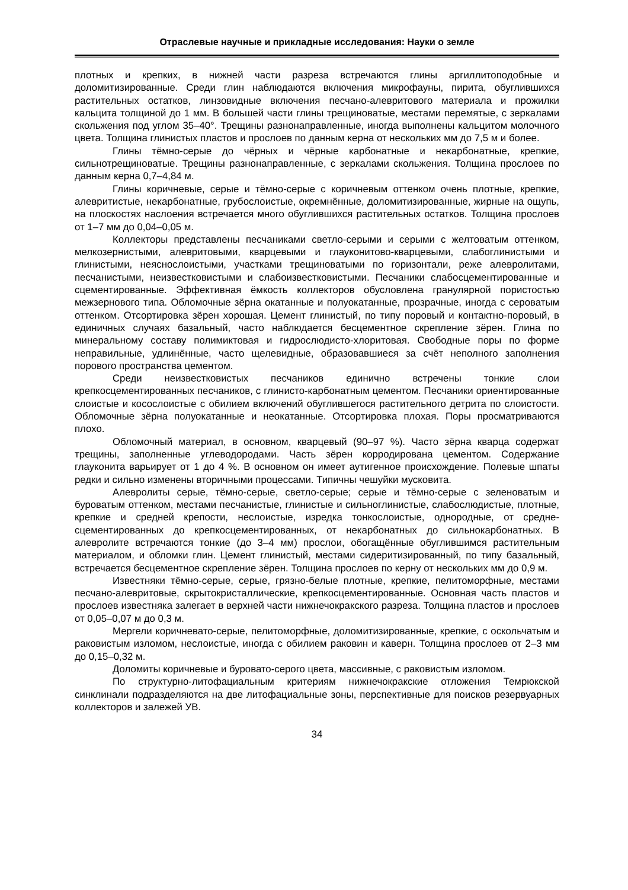Отраслевые научные и прикладные исследования: Науки о земле
плотных и крепких, в нижней части разреза встречаются глины аргиллитоподобные и доломитизированные. Среди глин наблюдаются включения микрофауны, пирита, обуглившихся растительных остатков, линзовидные включения песчано-алевритового материала и прожилки кальцита толщиной до 1 мм. В большей части глины трещиноватые, местами перемятые, с зеркалами скольжения под углом 35–40°. Трещины разнонаправленные, иногда выполнены кальцитом молочного цвета. Толщина глинистых пластов и прослоев по данным керна от нескольких мм до 7,5 м и более.
Глины тёмно-серые до чёрных и чёрные карбонатные и некарбонатные, крепкие, сильнотрещиноватые. Трещины разнонаправленные, с зеркалами скольжения. Толщина прослоев по данным керна 0,7–4,84 м.
Глины коричневые, серые и тёмно-серые с коричневым оттенком очень плотные, крепкие, алевритистые, некарбонатные, грубослоистые, окремнённые, доломитизированные, жирные на ощупь, на плоскостях наслоения встречается много обуглившихся растительных остатков. Толщина прослоев от 1–7 мм до 0,04–0,05 м.
Коллекторы представлены песчаниками светло-серыми и серыми с желтоватым оттенком, мелкозернистыми, алевритовыми, кварцевыми и глауконитово-кварцевыми, слабоглинистыми и глинистыми, неяснослоистыми, участками трещиноватыми по горизонтали, реже алевролитами, песчанистыми, неизвестковистыми и слабоизвестковистыми. Песчаники слабосцементированные и сцементированные. Эффективная ёмкость коллекторов обусловлена гранулярной пористостью межзернового типа. Обломочные зёрна окатанные и полуокатанные, прозрачные, иногда с сероватым оттенком. Отсортировка зёрен хорошая. Цемент глинистый, по типу поровый и контактно-поровый, в единичных случаях базальный, часто наблюдается бесцементное скрепление зёрен. Глина по минеральному составу полимиктовая и гидрослюдисто-хлоритовая. Свободные поры по форме неправильные, удлинённые, часто щелевидные, образовавшиеся за счёт неполного заполнения порового пространства цементом.
Среди неизвестковистых песчаников единично встречены тонкие слои крепкосцементированных песчаников, с глинисто-карбонатным цементом. Песчаники ориентированные слоистые и косослоистые с обилием включений обуглившегося растительного детрита по слоистости. Обломочные зёрна полуокатанные и неокатанные. Отсортировка плохая. Поры просматриваются плохо.
Обломочный материал, в основном, кварцевый (90–97 %). Часто зёрна кварца содержат трещины, заполненные углеводородами. Часть зёрен корродирована цементом. Содержание глауконита варьирует от 1 до 4 %. В основном он имеет аутигенное происхождение. Полевые шпаты редки и сильно изменены вторичными процессами. Типичны чешуйки мусковита.
Алевролиты серые, тёмно-серые, светло-серые; серые и тёмно-серые с зеленоватым и буроватым оттенком, местами песчанистые, глинистые и сильноглинистые, слабослюдистые, плотные, крепкие и средней крепости, неслоистые, изредка тонкослоистые, однородные, от средне-сцементированных до крепкосцементированных, от некарбонатных до сильнокарбонатных. В алевролите встречаются тонкие (до 3–4 мм) прослои, обогащённые обуглившимся растительным материалом, и обломки глин. Цемент глинистый, местами сидеритизированный, по типу базальный, встречается бесцементное скрепление зёрен. Толщина прослоев по керну от нескольких мм до 0,9 м.
Известняки тёмно-серые, серые, грязно-белые плотные, крепкие, пелитоморфные, местами песчано-алевритовые, скрытокристаллические, крепкосцементированные. Основная часть пластов и прослоев известняка залегает в верхней части нижнечокракского разреза. Толщина пластов и прослоев от 0,05–0,07 м до 0,3 м.
Мергели коричневато-серые, пелитоморфные, доломитизированные, крепкие, с оскольчатым и раковистым изломом, неслоистые, иногда с обилием раковин и каверн. Толщина прослоев от 2–3 мм до 0,15–0,32 м.
Доломиты коричневые и буровато-серого цвета, массивные, с раковистым изломом.
По структурно-литофациальным критериям нижнечокракские отложения Темрюкской синклинали подразделяются на две литофациальные зоны, перспективные для поисков резервуарных коллекторов и залежей УВ.
34